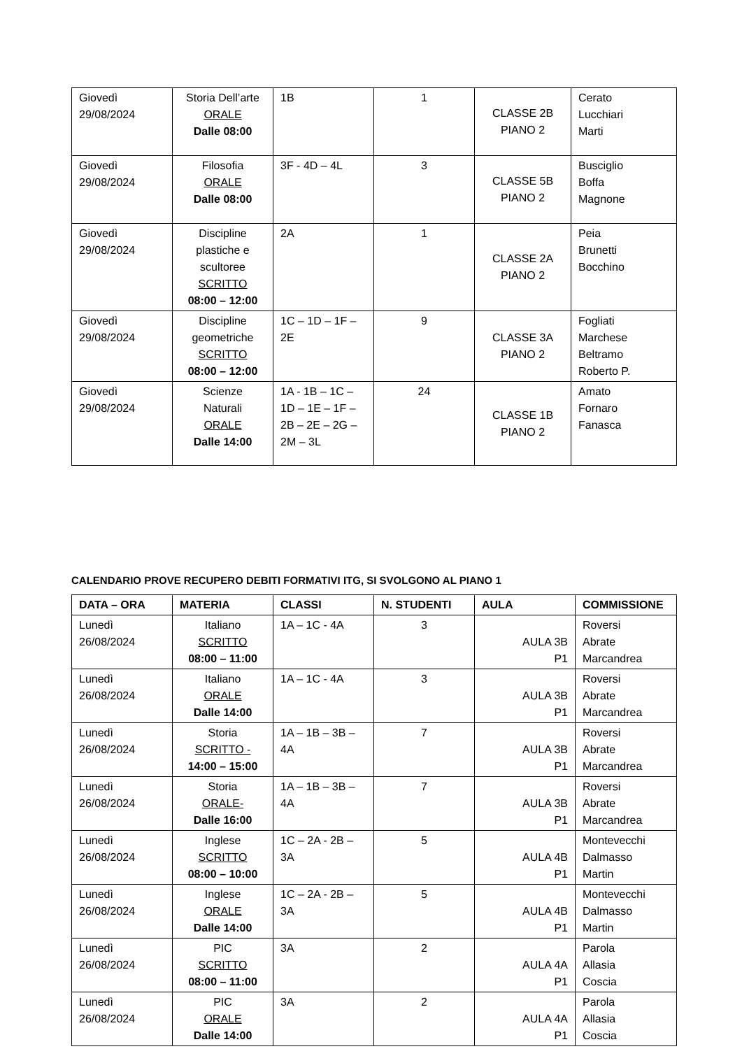| Giovedì 29/08/2024 | Storia Dell’arte ORALE Dalle 08:00 | 1B | 1 | CLASSE 2B PIANO 2 | Cerato Lucchiari Marti |
| Giovedì 29/08/2024 | Filosofia ORALE Dalle 08:00 | 3F - 4D – 4L | 3 | CLASSE 5B PIANO 2 | Busciglio Boffa Magnone |
| Giovedì 29/08/2024 | Discipline plastiche e scultoree SCRITTO 08:00 – 12:00 | 2A | 1 | CLASSE 2A PIANO 2 | Peia Brunetti Bocchino |
| Giovedì 29/08/2024 | Discipline geometriche SCRITTO 08:00 – 12:00 | 1C – 1D – 1F – 2E | 9 | CLASSE 3A PIANO 2 | Fogliati Marchese Beltramo Roberto P. |
| Giovedì 29/08/2024 | Scienze Naturali ORALE Dalle 14:00 | 1A - 1B – 1C – 1D – 1E – 1F – 2B – 2E – 2G – 2M – 3L | 24 | CLASSE 1B PIANO 2 | Amato Fornaro Fanasca |
CALENDARIO PROVE RECUPERO DEBITI FORMATIVI ITG, SI SVOLGONO AL PIANO 1
| DATA – ORA | MATERIA | CLASSI | N. STUDENTI | AULA | COMMISSIONE |
| --- | --- | --- | --- | --- | --- |
| Lunedì 26/08/2024 | Italiano SCRITTO 08:00 – 11:00 | 1A – 1C - 4A | 3 | AULA 3B P1 | Roversi Abrate Marcandrea |
| Lunedì 26/08/2024 | Italiano ORALE Dalle 14:00 | 1A – 1C - 4A | 3 | AULA 3B P1 | Roversi Abrate Marcandrea |
| Lunedì 26/08/2024 | Storia SCRITTO - 14:00 – 15:00 | 1A – 1B – 3B – 4A | 7 | AULA 3B P1 | Roversi Abrate Marcandrea |
| Lunedì 26/08/2024 | Storia ORALE- Dalle 16:00 | 1A – 1B – 3B – 4A | 7 | AULA 3B P1 | Roversi Abrate Marcandrea |
| Lunedì 26/08/2024 | Inglese SCRITTO 08:00 – 10:00 | 1C – 2A - 2B – 3A | 5 | AULA 4B P1 | Montevecchi Dalmasso Martin |
| Lunedì 26/08/2024 | Inglese ORALE Dalle 14:00 | 1C – 2A - 2B – 3A | 5 | AULA 4B P1 | Montevecchi Dalmasso Martin |
| Lunedì 26/08/2024 | PIC SCRITTO 08:00 – 11:00 | 3A | 2 | AULA 4A P1 | Parola Allasia Coscia |
| Lunedì 26/08/2024 | PIC ORALE Dalle 14:00 | 3A | 2 | AULA 4A P1 | Parola Allasia Coscia |